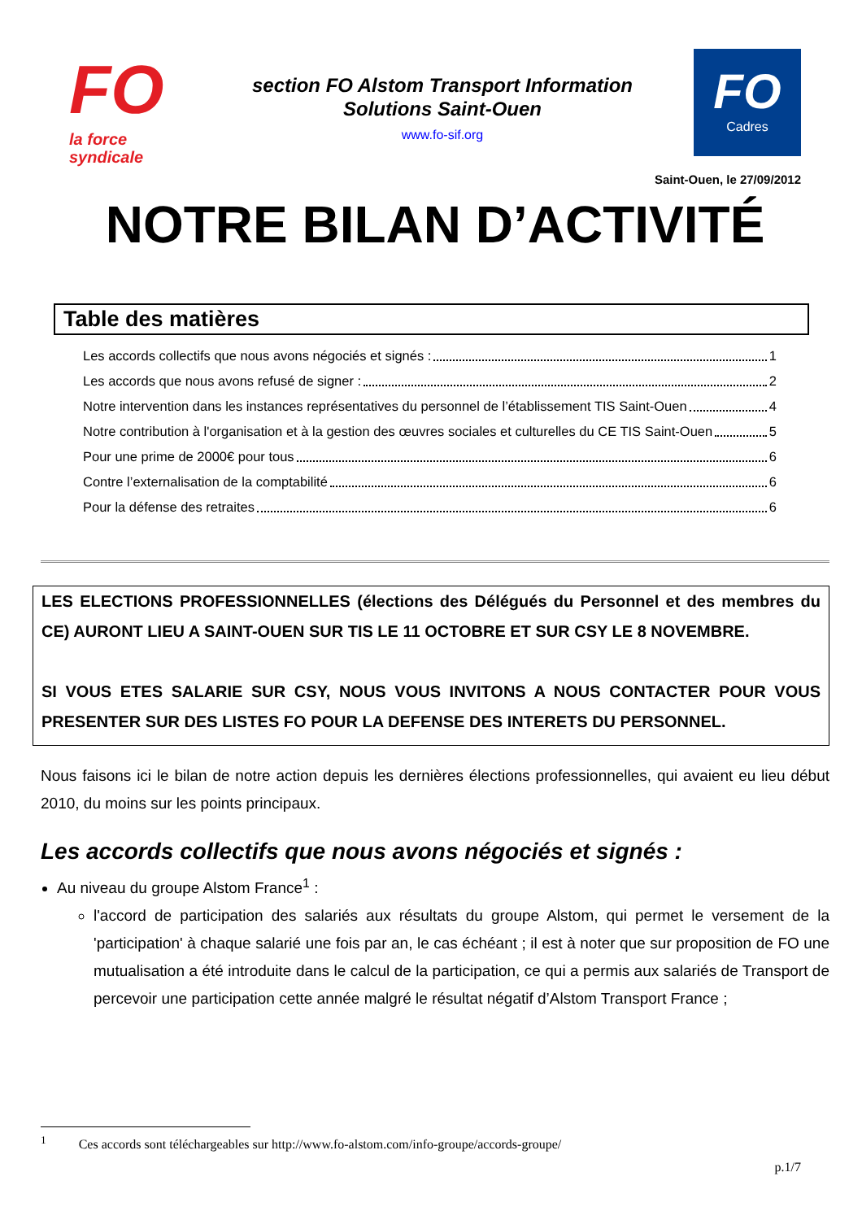FO
la force syndicale
section FO Alstom Transport Information
Solutions Saint-Ouen
www.fo-sif.org
FO
Cadres
Saint-Ouen, le 27/09/2012
NOTRE BILAN D’ACTIVITÉ
Table des matières
Les accords collectifs que nous avons négociés et signés : 1
Les accords que nous avons refusé de signer : 2
Notre intervention dans les instances représentatives du personnel de l’établissement TIS Saint-Ouen 4
Notre contribution à l'organisation et à la gestion des œuvres sociales et culturelles du CE TIS Saint-Ouen 5
Pour une prime de 2000€ pour tous 6
Contre l’externalisation de la comptabilité 6
Pour la défense des retraites 6
LES ELECTIONS PROFESSIONNELLES (élections des Délégués du Personnel et des membres du CE) AURONT LIEU A SAINT-OUEN SUR TIS LE 11 OCTOBRE ET SUR CSY LE 8 NOVEMBRE.
SI VOUS ETES SALARIE SUR CSY, NOUS VOUS INVITONS A NOUS CONTACTER POUR VOUS PRESENTER SUR DES LISTES FO POUR LA DEFENSE DES INTERETS DU PERSONNEL.
Nous faisons ici le bilan de notre action depuis les dernières élections professionnelles, qui avaient eu lieu début 2010, du moins sur les points principaux.
Les accords collectifs que nous avons négociés et signés :
Au niveau du groupe Alstom France<sup>1</sup> :
l'accord de participation des salariés aux résultats du groupe Alstom, qui permet le versement de la 'participation' à chaque salarié une fois par an, le cas échéant ; il est à noter que sur proposition de FO une mutualisation a été introduite dans le calcul de la participation, ce qui a permis aux salariés de Transport de percevoir une participation cette année malgré le résultat négatif d’Alstom Transport France ;
<sup>1</sup> Ces accords sont téléchargeables sur http://www.fo-alstom.com/info-groupe/accords-groupe/
p.1/7